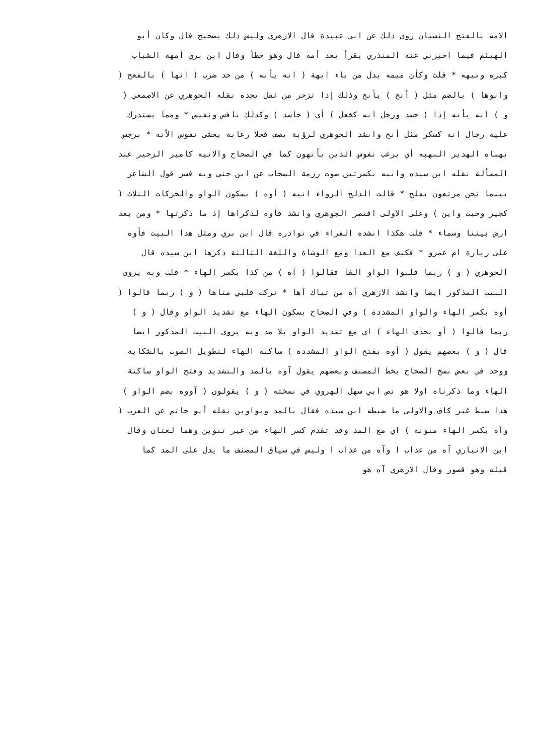الامه بالفتح النسيان روى ذلك عن ابي عبيدة قال الازهري وليس ذلك بصحيح قال وكان أبو
الهيثم فيما اخبرني عنه المنذري يقرأ بعد أمه قال وهو خطأ وقال ابن بري أمهة الشباب
كبره وتيهه * قلت وكأن ميمه بدل من باء ابهة ( انه يأنه ) من حد ضرب ( انها ) بالفعح (
وانوها ) بالضم مثل ( أنح ) يأنح وذلك إذا تزحر من ثقل يجده نقله الجوهري عن الاصمعي (
و ) انه يأنه إذا ( حسد ورجل انه كخعل ) أي ( حاسد ) وكذلك نافس ونفيس * ومما يستدرك
عليه رجال انه كسكر مثل أنح وانشد الجوهري لرؤبة يصف فحلا رعابة يخشى نفوس الأنه * برجس
بهباه الهدير البهبه أي يرعب نفوس الذين يأنهون كما في الصحاح والانيه كامير الزحير عند
المسألة نقله ابن سيده وانيه بكسرتين صوت رزمة السحاب عن ابن جني وبه فسر قول الشاعر
بينما نحن مرتعون بفلج * قالت الدلح الرواء انيه ( أوه ) بسكون الواو والحركات الثلاث (
كجير وحيث واين ) وعلى الاولى اقتصر الجوهري وانشد فأوه لذكراها إذ ما ذكرتها * ومن بعد
ارض بيننا وسماء * قلت هكذا انشده الفراء في نوادره قال ابن بري ومثل هذا البيت فأوه
على زيارة ام عمرو * فكيف مع العدا ومع الوشاة واللغة الثالثة ذكرها ابن سيده قال
الجوهري ( و ) ربما قلبوا الواو الفا فقالوا ( آه ) من كذا بكسر الهاء * قلت وبه يروى
البيت المذكور ايضا وانشد الازهري آه من تياك آها * تركت قلبي متاها ( و ) ربما قالوا (
أوه بكسر الهاء والواو المشددة ) وفي الصحاح بسكون الهاء مع تشديد الواو وقال ( و )
ربما قالوا ( أو بحذف الهاء ) اي مع تشديد الواو بلا مد وبه يروى البيت المذكور ايضا
قال ( و ) بعضهم يقول ( أوه بفتح الواو المشددة ) ساكنة الهاء لتطويل الصوت بالشكاية
ووجد في بعض نسخ الصحاح بخط المصنف وبعضهم يقول آوه بالمد والتشديد وفتح الواو ساكنة
الهاء وما ذكرناه اولا هو نص ابي سهل الهروي في نسخته ( و ) يقولون ( آووه بضم الواو )
هذا ضبط غير كاف والاولى ما ضبطه ابن سيده فقال بالمد وبواوين نقله أبو حاتم عن العرب (
وآه بكسر الهاء منونة ) اي مع المد وقد تقدم كسر الهاء من غير تنوين وهما لغتان وقال
ابن الانباري آه من عذاب ا وآه من عذاب ا وليس في سياق المصنف ما يدل على المد كما
قبله وهو قصور وقال الازهري آه هو